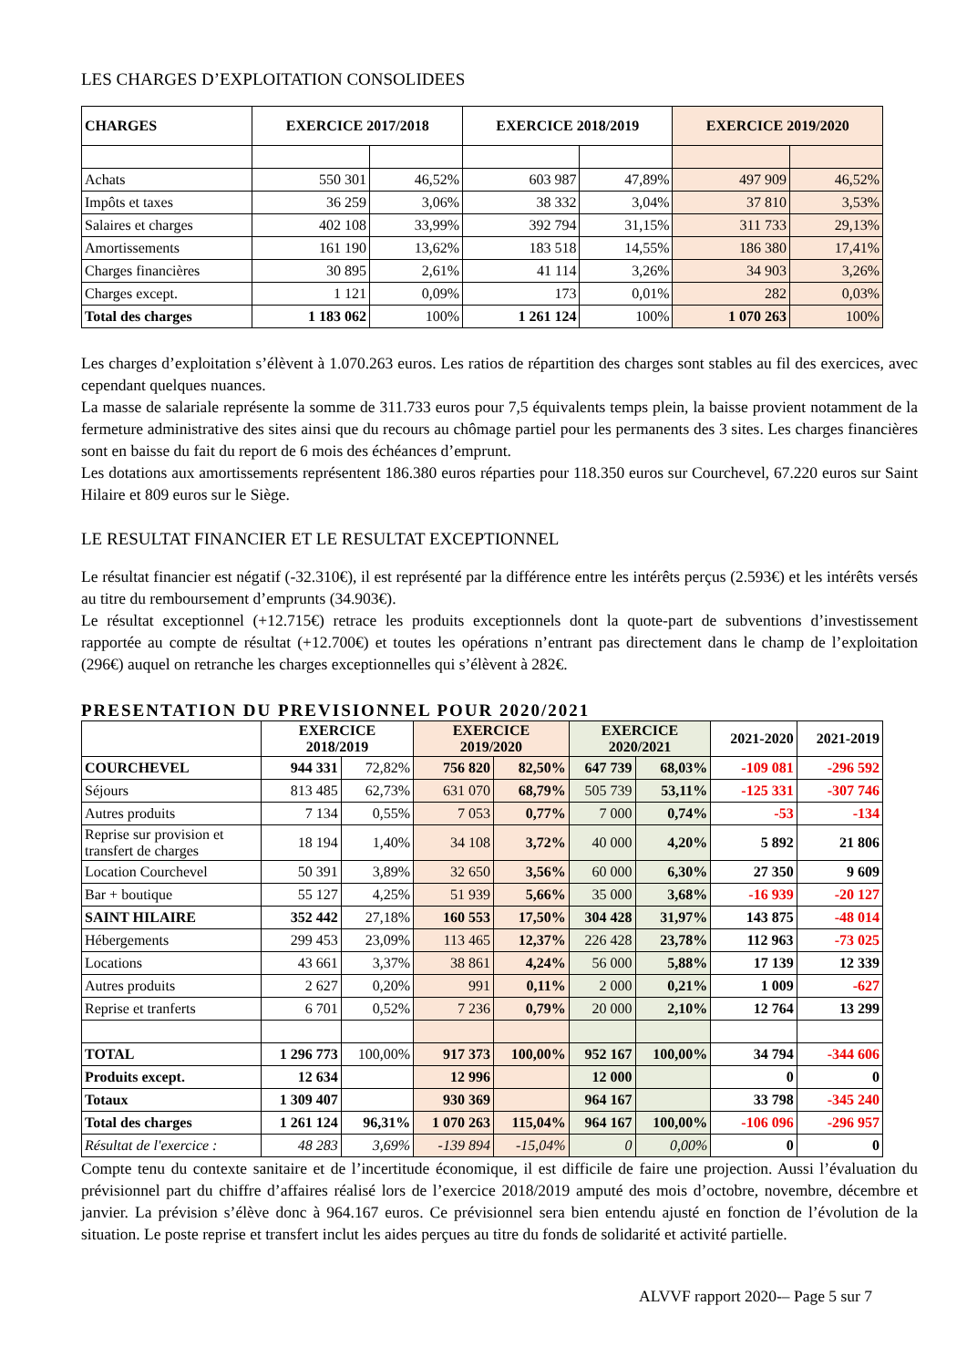LES CHARGES D’EXPLOITATION CONSOLIDEES
| CHARGES | EXERCICE 2017/2018 | | EXERCICE 2018/2019 | | EXERCICE 2019/2020 | |
| --- | --- | --- | --- | --- | --- | --- |
| Achats | 550 301 | 46,52% | 603 987 | 47,89% | 497 909 | 46,52% |
| Impôts et taxes | 36 259 | 3,06% | 38 332 | 3,04% | 37 810 | 3,53% |
| Salaires et charges | 402 108 | 33,99% | 392 794 | 31,15% | 311 733 | 29,13% |
| Amortissements | 161 190 | 13,62% | 183 518 | 14,55% | 186 380 | 17,41% |
| Charges financières | 30 895 | 2,61% | 41 114 | 3,26% | 34 903 | 3,26% |
| Charges except. | 1 121 | 0,09% | 173 | 0,01% | 282 | 0,03% |
| Total des charges | 1 183 062 | 100% | 1 261 124 | 100% | 1 070 263 | 100% |
Les charges d’exploitation s’élèvent à 1.070.263 euros. Les ratios de répartition des charges sont stables au fil des exercices, avec cependant quelques nuances.
La masse de salariale représente la somme de 311.733 euros pour 7,5 équivalents temps plein, la baisse provient notamment de la fermeture administrative des sites ainsi que du recours au chômage partiel pour les permanents des 3 sites. Les charges financières sont en baisse du fait du report de 6 mois des échéances d’emprunt.
Les dotations aux amortissements représentent 186.380 euros réparties pour 118.350 euros sur Courchevel, 67.220 euros sur Saint Hilaire et 809 euros sur le Siège.
LE RESULTAT FINANCIER ET LE RESULTAT EXCEPTIONNEL
Le résultat financier est négatif (-32.310€), il est représenté par la différence entre les intérêts perçus (2.593€) et les intérêts versés au titre du remboursement d’emprunts (34.903€).
Le résultat exceptionnel (+12.715€) retrace les produits exceptionnels dont la quote-part de subventions d’investissement rapportée au compte de résultat (+12.700€) et toutes les opérations n’entrant pas directement dans le champ de l’exploitation (296€) auquel on retranche les charges exceptionnelles qui s’élèvent à 282€.
PRESENTATION DU PREVISIONNEL POUR 2020/2021
| | EXERCICE 2018/2019 | | EXERCICE 2019/2020 | | EXERCICE 2020/2021 | | 2021-2020 | 2021-2019 |
| --- | --- | --- | --- | --- | --- | --- | --- | --- |
| COURCHEVEL | 944 331 | 72,82% | 756 820 | 82,50% | 647 739 | 68,03% | -109 081 | -296 592 |
| Séjours | 813 485 | 62,73% | 631 070 | 68,79% | 505 739 | 53,11% | -125 331 | -307 746 |
| Autres produits | 7 134 | 0,55% | 7 053 | 0,77% | 7 000 | 0,74% | -53 | -134 |
| Reprise sur provision et transfert de charges | 18 194 | 1,40% | 34 108 | 3,72% | 40 000 | 4,20% | 5 892 | 21 806 |
| Location Courchevel | 50 391 | 3,89% | 32 650 | 3,56% | 60 000 | 6,30% | 27 350 | 9 609 |
| Bar + boutique | 55 127 | 4,25% | 51 939 | 5,66% | 35 000 | 3,68% | -16 939 | -20 127 |
| SAINT HILAIRE | 352 442 | 27,18% | 160 553 | 17,50% | 304 428 | 31,97% | 143 875 | -48 014 |
| Hébergements | 299 453 | 23,09% | 113 465 | 12,37% | 226 428 | 23,78% | 112 963 | -73 025 |
| Locations | 43 661 | 3,37% | 38 861 | 4,24% | 56 000 | 5,88% | 17 139 | 12 339 |
| Autres produits | 2 627 | 0,20% | 991 | 0,11% | 2 000 | 0,21% | 1 009 | -627 |
| Reprise et tranferts | 6 701 | 0,52% | 7 236 | 0,79% | 20 000 | 2,10% | 12 764 | 13 299 |
| TOTAL | 1 296 773 | 100,00% | 917 373 | 100,00% | 952 167 | 100,00% | 34 794 | -344 606 |
| Produits except. | 12 634 | | 12 996 | | 12 000 | | 0 | 0 |
| Totaux | 1 309 407 | | 930 369 | | 964 167 | | 33 798 | -345 240 |
| Total des charges | 1 261 124 | 96,31% | 1 070 263 | 115,04% | 964 167 | 100,00% | -106 096 | -296 957 |
| Résultat de l'exercice : | 48 283 | 3,69% | -139 894 | -15,04% | 0 | 0,00% | 0 | 0 |
Compte tenu du contexte sanitaire et de l’incertitude économique, il est difficile de faire une projection. Aussi l’évaluation du prévisionnel part du chiffre d’affaires réalisé lors de l’exercice 2018/2019 amputé des mois d’octobre, novembre, décembre et janvier. La prévision s’élève donc à 964.167 euros. Ce prévisionnel sera bien entendu ajusté en fonction de l’évolution de la situation. Le poste reprise et transfert inclut les aides perçues au titre du fonds de solidarité et activité partielle.
ALVVF rapport 2020-– Page 5 sur 7